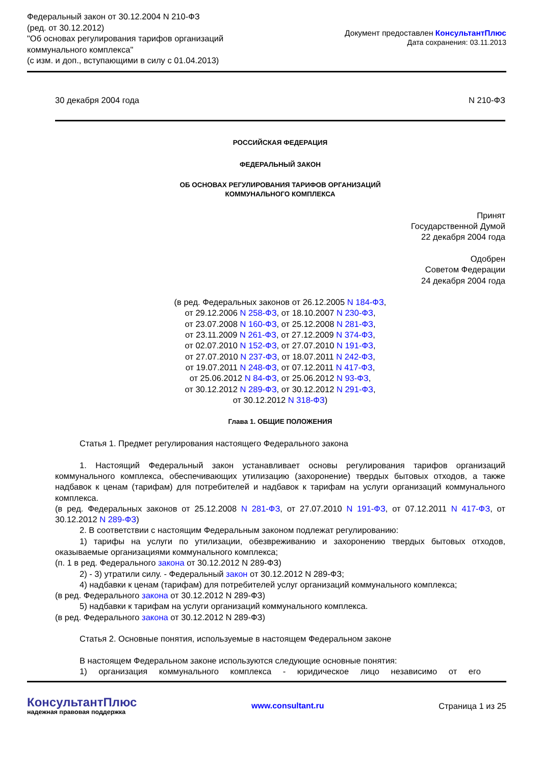Федеральный закон от 30.12.2004 N 210-ФЗ
(ред. от 30.12.2012)
"Об основах регулирования тарифов организаций
коммунального комплекса"
(с изм. и доп., вступающими в силу с 01.04.2013)
Документ предоставлен КонсультантПлюс
Дата сохранения: 03.11.2013
30 декабря 2004 года N 210-ФЗ
РОССИЙСКАЯ ФЕДЕРАЦИЯ
ФЕДЕРАЛЬНЫЙ ЗАКОН
ОБ ОСНОВАХ РЕГУЛИРОВАНИЯ ТАРИФОВ ОРГАНИЗАЦИЙ
КОММУНАЛЬНОГО КОМПЛЕКСА
Принят
Государственной Думой
22 декабря 2004 года
Одобрен
Советом Федерации
24 декабря 2004 года
(в ред. Федеральных законов от 26.12.2005 N 184-ФЗ,
от 29.12.2006 N 258-ФЗ, от 18.10.2007 N 230-ФЗ,
от 23.07.2008 N 160-ФЗ, от 25.12.2008 N 281-ФЗ,
от 23.11.2009 N 261-ФЗ, от 27.12.2009 N 374-ФЗ,
от 02.07.2010 N 152-ФЗ, от 27.07.2010 N 191-ФЗ,
от 27.07.2010 N 237-ФЗ, от 18.07.2011 N 242-ФЗ,
от 19.07.2011 N 248-ФЗ, от 07.12.2011 N 417-ФЗ,
от 25.06.2012 N 84-ФЗ, от 25.06.2012 N 93-ФЗ,
от 30.12.2012 N 289-ФЗ, от 30.12.2012 N 291-ФЗ,
от 30.12.2012 N 318-ФЗ)
Глава 1. ОБЩИЕ ПОЛОЖЕНИЯ
Статья 1. Предмет регулирования настоящего Федерального закона
1. Настоящий Федеральный закон устанавливает основы регулирования тарифов организаций коммунального комплекса, обеспечивающих утилизацию (захоронение) твердых бытовых отходов, а также надбавок к ценам (тарифам) для потребителей и надбавок к тарифам на услуги организаций коммунального комплекса.
(в ред. Федеральных законов от 25.12.2008 N 281-ФЗ, от 27.07.2010 N 191-ФЗ, от 07.12.2011 N 417-ФЗ, от 30.12.2012 N 289-ФЗ)
2. В соответствии с настоящим Федеральным законом подлежат регулированию:
1) тарифы на услуги по утилизации, обезвреживанию и захоронению твердых бытовых отходов, оказываемые организациями коммунального комплекса;
(п. 1 в ред. Федерального закона от 30.12.2012 N 289-ФЗ)
2) - 3) утратили силу. - Федеральный закон от 30.12.2012 N 289-ФЗ;
4) надбавки к ценам (тарифам) для потребителей услуг организаций коммунального комплекса;
(в ред. Федерального закона от 30.12.2012 N 289-ФЗ)
5) надбавки к тарифам на услуги организаций коммунального комплекса.
(в ред. Федерального закона от 30.12.2012 N 289-ФЗ)
Статья 2. Основные понятия, используемые в настоящем Федеральном законе
В настоящем Федеральном законе используются следующие основные понятия:
1) организация коммунального комплекса - юридическое лицо независимо от его
КонсультантПлюс
надежная правовая поддержка
www.consultant.ru Страница 1 из 25